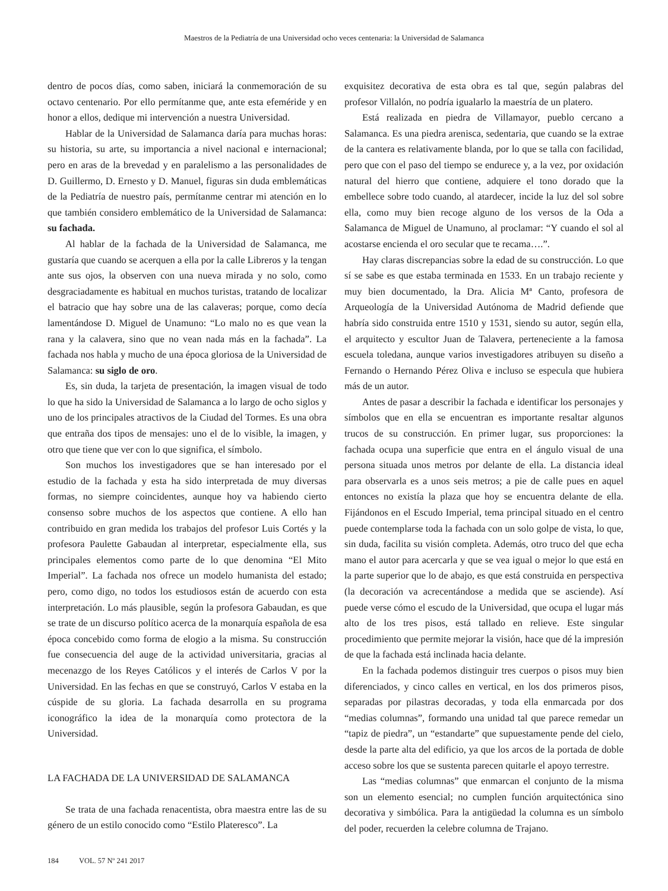Maestros de la Pediatría de una Universidad ocho veces centenaria: la Universidad de Salamanca
dentro de pocos días, como saben, iniciará la conmemoración de su octavo centenario. Por ello permítanme que, ante esta efeméride y en honor a ellos, dedique mi intervención a nuestra Universidad.
Hablar de la Universidad de Salamanca daría para muchas horas: su historia, su arte, su importancia a nivel nacional e internacional; pero en aras de la brevedad y en paralelismo a las personalidades de D. Guillermo, D. Ernesto y D. Manuel, figuras sin duda emblemáticas de la Pediatría de nuestro país, permítanme centrar mi atención en lo que también considero emblemático de la Universidad de Salamanca: su fachada.
Al hablar de la fachada de la Universidad de Salamanca, me gustaría que cuando se acerquen a ella por la calle Libreros y la tengan ante sus ojos, la observen con una nueva mirada y no solo, como desgraciadamente es habitual en muchos turistas, tratando de localizar el batracio que hay sobre una de las calaveras; porque, como decía lamentándose D. Miguel de Unamuno: “Lo malo no es que vean la rana y la calavera, sino que no vean nada más en la fachada”. La fachada nos habla y mucho de una época gloriosa de la Universidad de Salamanca: su siglo de oro.
Es, sin duda, la tarjeta de presentación, la imagen visual de todo lo que ha sido la Universidad de Salamanca a lo largo de ocho siglos y uno de los principales atractivos de la Ciudad del Tormes. Es una obra que entraña dos tipos de mensajes: uno el de lo visible, la imagen, y otro que tiene que ver con lo que significa, el símbolo.
Son muchos los investigadores que se han interesado por el estudio de la fachada y esta ha sido interpretada de muy diversas formas, no siempre coincidentes, aunque hoy va habiendo cierto consenso sobre muchos de los aspectos que contiene. A ello han contribuido en gran medida los trabajos del profesor Luis Cortés y la profesora Paulette Gabaudan al interpretar, especialmente ella, sus principales elementos como parte de lo que denomina “El Mito Imperial”. La fachada nos ofrece un modelo humanista del estado; pero, como digo, no todos los estudiosos están de acuerdo con esta interpretación. Lo más plausible, según la profesora Gabaudan, es que se trate de un discurso político acerca de la monarquía española de esa época concebido como forma de elogio a la misma. Su construcción fue consecuencia del auge de la actividad universitaria, gracias al mecenazgo de los Reyes Católicos y el interés de Carlos V por la Universidad. En las fechas en que se construyó, Carlos V estaba en la cúspide de su gloria. La fachada desarrolla en su programa iconográfico la idea de la monarquía como protectora de la Universidad.
LA FACHADA DE LA UNIVERSIDAD DE SALAMANCA
Se trata de una fachada renacentista, obra maestra entre las de su género de un estilo conocido como “Estilo Plateresco”. La
exquisitez decorativa de esta obra es tal que, según palabras del profesor Villalón, no podría igualarlo la maestría de un platero.
Está realizada en piedra de Villamayor, pueblo cercano a Salamanca. Es una piedra arenisca, sedentaria, que cuando se la extrae de la cantera es relativamente blanda, por lo que se talla con facilidad, pero que con el paso del tiempo se endurece y, a la vez, por oxidación natural del hierro que contiene, adquiere el tono dorado que la embellece sobre todo cuando, al atardecer, incide la luz del sol sobre ella, como muy bien recoge alguno de los versos de la Oda a Salamanca de Miguel de Unamuno, al proclamar: “Y cuando el sol al acostarse encienda el oro secular que te recama….”.
Hay claras discrepancias sobre la edad de su construcción. Lo que sí se sabe es que estaba terminada en 1533. En un trabajo reciente y muy bien documentado, la Dra. Alicia Mª Canto, profesora de Arqueología de la Universidad Autónoma de Madrid defiende que habría sido construida entre 1510 y 1531, siendo su autor, según ella, el arquitecto y escultor Juan de Talavera, perteneciente a la famosa escuela toledana, aunque varios investigadores atribuyen su diseño a Fernando o Hernando Pérez Oliva e incluso se especula que hubiera más de un autor.
Antes de pasar a describir la fachada e identificar los personajes y símbolos que en ella se encuentran es importante resaltar algunos trucos de su construcción. En primer lugar, sus proporciones: la fachada ocupa una superficie que entra en el ángulo visual de una persona situada unos metros por delante de ella. La distancia ideal para observarla es a unos seis metros; a pie de calle pues en aquel entonces no existía la plaza que hoy se encuentra delante de ella. Fijándonos en el Escudo Imperial, tema principal situado en el centro puede contemplarse toda la fachada con un solo golpe de vista, lo que, sin duda, facilita su visión completa. Además, otro truco del que echa mano el autor para acercarla y que se vea igual o mejor lo que está en la parte superior que lo de abajo, es que está construida en perspectiva (la decoración va acrecentándose a medida que se asciende). Así puede verse cómo el escudo de la Universidad, que ocupa el lugar más alto de los tres pisos, está tallado en relieve. Este singular procedimiento que permite mejorar la visión, hace que dé la impresión de que la fachada está inclinada hacia delante.
En la fachada podemos distinguir tres cuerpos o pisos muy bien diferenciados, y cinco calles en vertical, en los dos primeros pisos, separadas por pilastras decoradas, y toda ella enmarcada por dos “medias columnas”, formando una unidad tal que parece remedar un “tapiz de piedra”, un “estandarte” que supuestamente pende del cielo, desde la parte alta del edificio, ya que los arcos de la portada de doble acceso sobre los que se sustenta parecen quitarle el apoyo terrestre.
Las “medias columnas” que enmarcan el conjunto de la misma son un elemento esencial; no cumplen función arquitectónica sino decorativa y simbólica. Para la antigüedad la columna es un símbolo del poder, recuerden la celebre columna de Trajano.
184 VOL. 57 Nº 241 2017